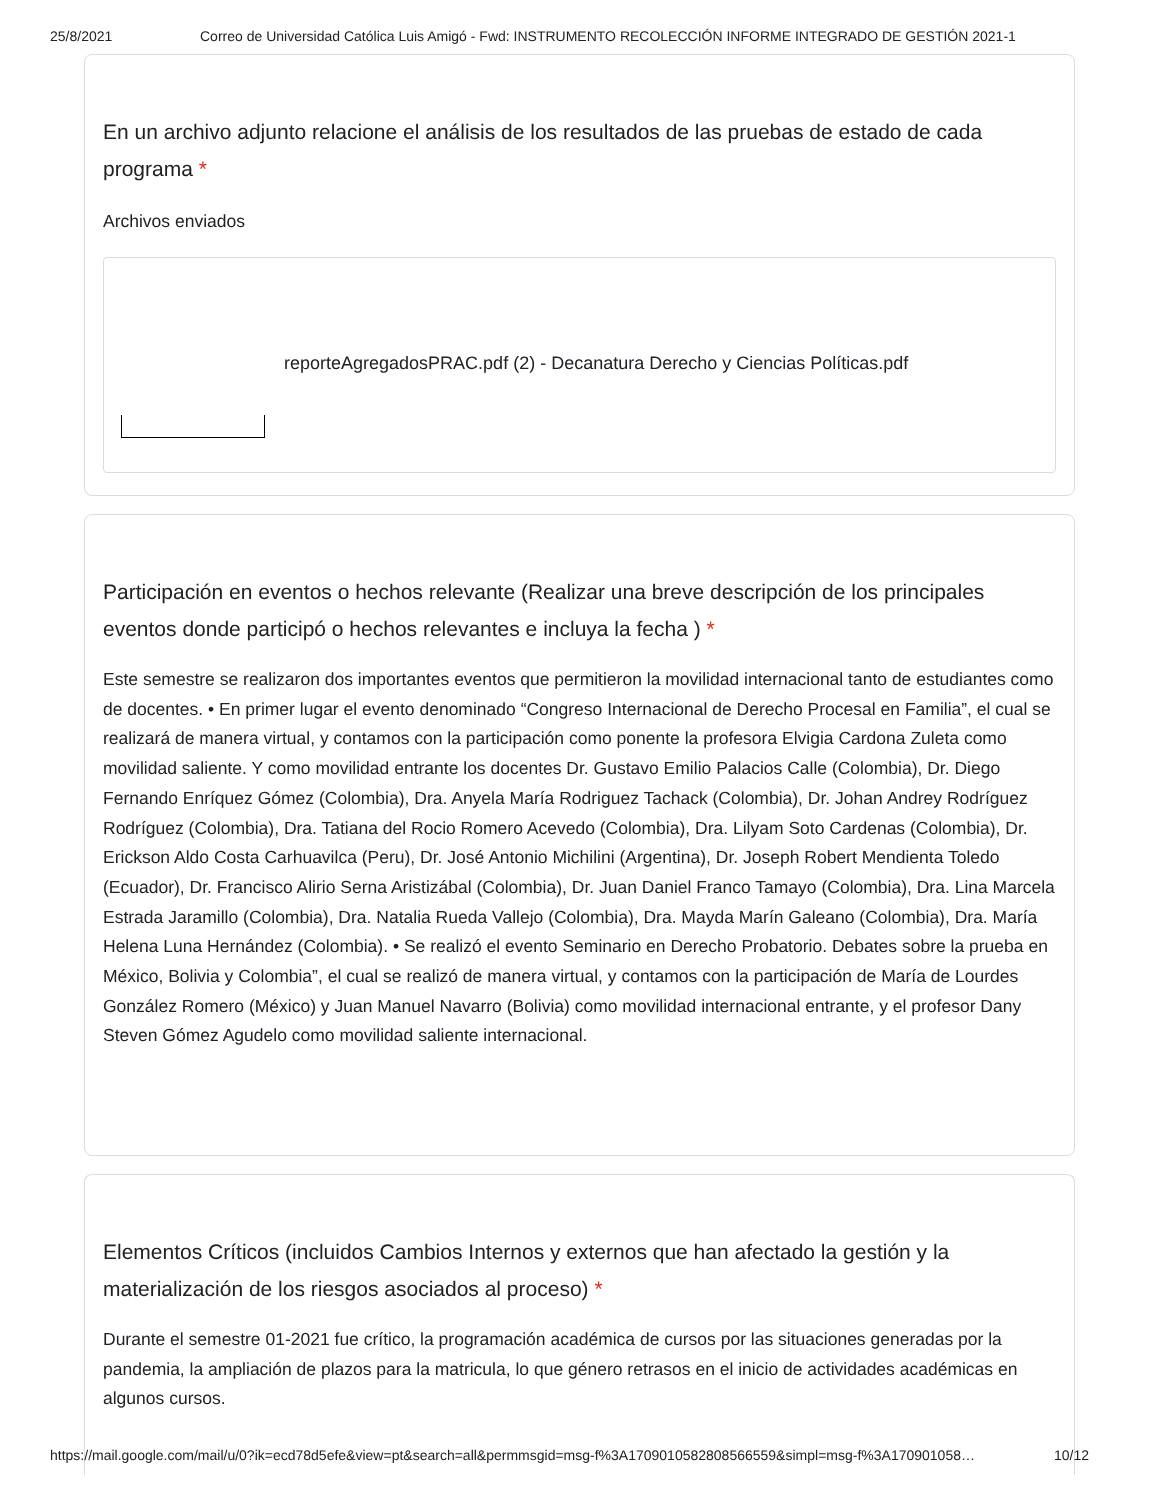25/8/2021 Correo de Universidad Católica Luis Amigó - Fwd: INSTRUMENTO RECOLECCIÓN INFORME INTEGRADO DE GESTIÓN 2021-1
En un archivo adjunto relacione el análisis de los resultados de las pruebas de estado de cada programa *
Archivos enviados
reporteAgregadosPRAC.pdf (2) - Decanatura Derecho y Ciencias Políticas.pdf
Participación en eventos o hechos relevante (Realizar una breve descripción de los principales eventos donde participó o hechos relevantes e incluya la fecha ) *
Este semestre se realizaron dos importantes eventos que permitieron la movilidad internacional tanto de estudiantes como de docentes. • En primer lugar el evento denominado “Congreso Internacional de Derecho Procesal en Familia”, el cual se realizará de manera virtual, y contamos con la participación como ponente la profesora Elvigia Cardona Zuleta como movilidad saliente. Y como movilidad entrante los docentes Dr. Gustavo Emilio Palacios Calle (Colombia), Dr. Diego Fernando Enríquez Gómez (Colombia), Dra. Anyela María Rodriguez Tachack (Colombia), Dr. Johan Andrey Rodríguez Rodríguez (Colombia), Dra. Tatiana del Rocio Romero Acevedo (Colombia), Dra. Lilyam Soto Cardenas (Colombia), Dr. Erickson Aldo Costa Carhuavilca (Peru), Dr. José Antonio Michilini (Argentina), Dr. Joseph Robert Mendienta Toledo (Ecuador), Dr. Francisco Alirio Serna Aristizábal (Colombia), Dr. Juan Daniel Franco Tamayo (Colombia), Dra. Lina Marcela Estrada Jaramillo (Colombia), Dra. Natalia Rueda Vallejo (Colombia), Dra. Mayda Marín Galeano (Colombia), Dra. María Helena Luna Hernández (Colombia). • Se realizó el evento Seminario en Derecho Probatorio. Debates sobre la prueba en México, Bolivia y Colombia”, el cual se realizó de manera virtual, y contamos con la participación de María de Lourdes González Romero (México) y Juan Manuel Navarro (Bolivia) como movilidad internacional entrante, y el profesor Dany Steven Gómez Agudelo como movilidad saliente internacional.
Elementos Críticos (incluidos Cambios Internos y externos que han afectado la gestión y la materialización de los riesgos asociados al proceso) *
Durante el semestre 01-2021 fue crítico, la programación académica de cursos por las situaciones generadas por la pandemia, la ampliación de plazos para la matricula, lo que género retrasos en el inicio de actividades académicas en algunos cursos.
https://mail.google.com/mail/u/0?ik=ecd78d5efe&view=pt&search=all&permmsgid=msg-f%3A1709010582808566559&simpl=msg-f%3A170901058… 10/12